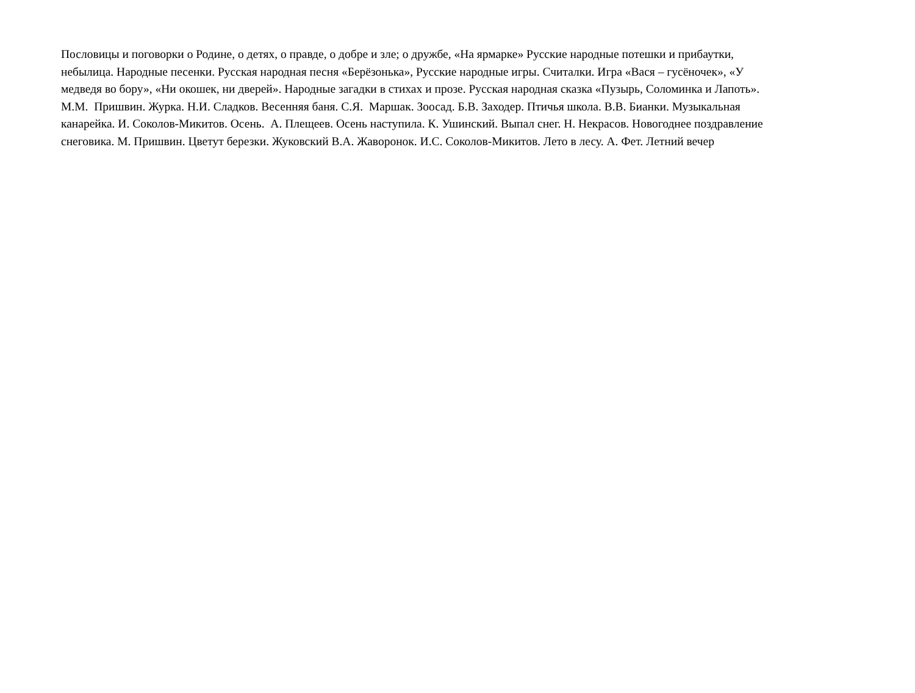Пословицы и поговорки о Родине, о детях, о правде, о добре и зле; о дружбе, «На ярмарке» Русские народные потешки и прибаутки,
небылица. Народные песенки. Русская народная песня «Берёзонька», Русские народные игры. Считалки. Игра «Вася – гусёночек», «У
медведя во бору», «Ни окошек, ни дверей». Народные загадки в стихах и прозе. Русская народная сказка «Пузырь, Соломинка и Лапоть».
М.М. Пришвин. Журка. Н.И. Сладков. Весенняя баня. С.Я. Маршак. Зоосад. Б.В. Заходер. Птичья школа. В.В. Бианки. Музыкальная
канарейка. И. Соколов-Микитов. Осень. А. Плещеев. Осень наступила. К. Ушинский. Выпал снег. Н. Некрасов. Новогоднее поздравление
снеговика. М. Пришвин. Цветут березки. Жуковский В.А. Жаворонок. И.С. Соколов-Микитов. Лето в лесу. А. Фет. Летний вечер